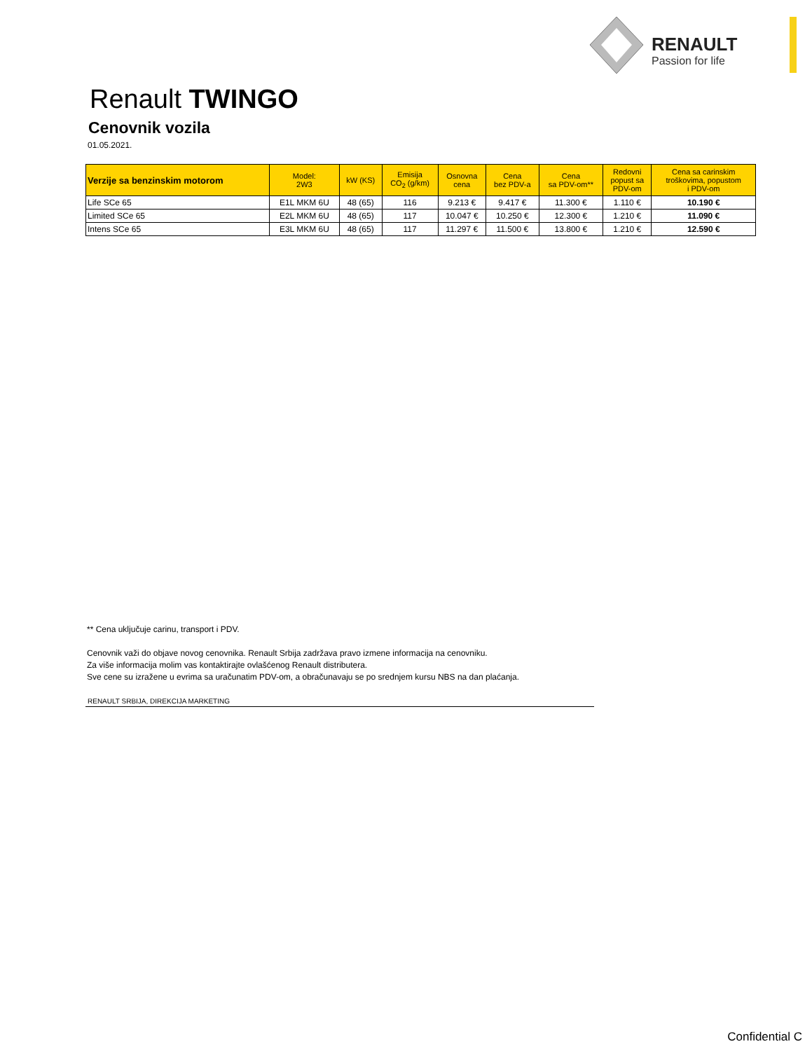RENAULT
Passion for life
Renault TWINGO
Cenovnik vozila
01.05.2021.
| Verzije sa benzinskim motorom | Model: 2W3 | kW (KS) | Emisija CO<sub>2</sub> (g/km) | Osnovna cena | Cena bez PDV-a | Cena sa PDV-om** | Redovni popust sa PDV-om | Cena sa carinskim troškovima, popustom i PDV-om |
| --- | --- | --- | --- | --- | --- | --- | --- | --- |
| Life SCe 65 | E1L MKM 6U | 48 (65) | 116 | 9.213 € | 9.417 € | 11.300 € | 1.110 € | 10.190 € |
| Limited SCe 65 | E2L MKM 6U | 48 (65) | 117 | 10.047 € | 10.250 € | 12.300 € | 1.210 € | 11.090 € |
| Intens SCe 65 | E3L MKM 6U | 48 (65) | 117 | 11.297 € | 11.500 € | 13.800 € | 1.210 € | 12.590 € |
** Cena uključuje carinu, transport i PDV.
Cenovnik važi do objave novog cenovnika. Renault Srbija zadržava pravo izmene informacija na cenovniku.
Za više informacija molim vas kontaktirajte ovlašćenog Renault distributera.
Sve cene su izražene u evrima sa uračunatim PDV-om, a obračunavaju se po srednjem kursu NBS na dan plaćanja.
RENAULT SRBIJA, DIREKCIJA MARKETING
Confidential C